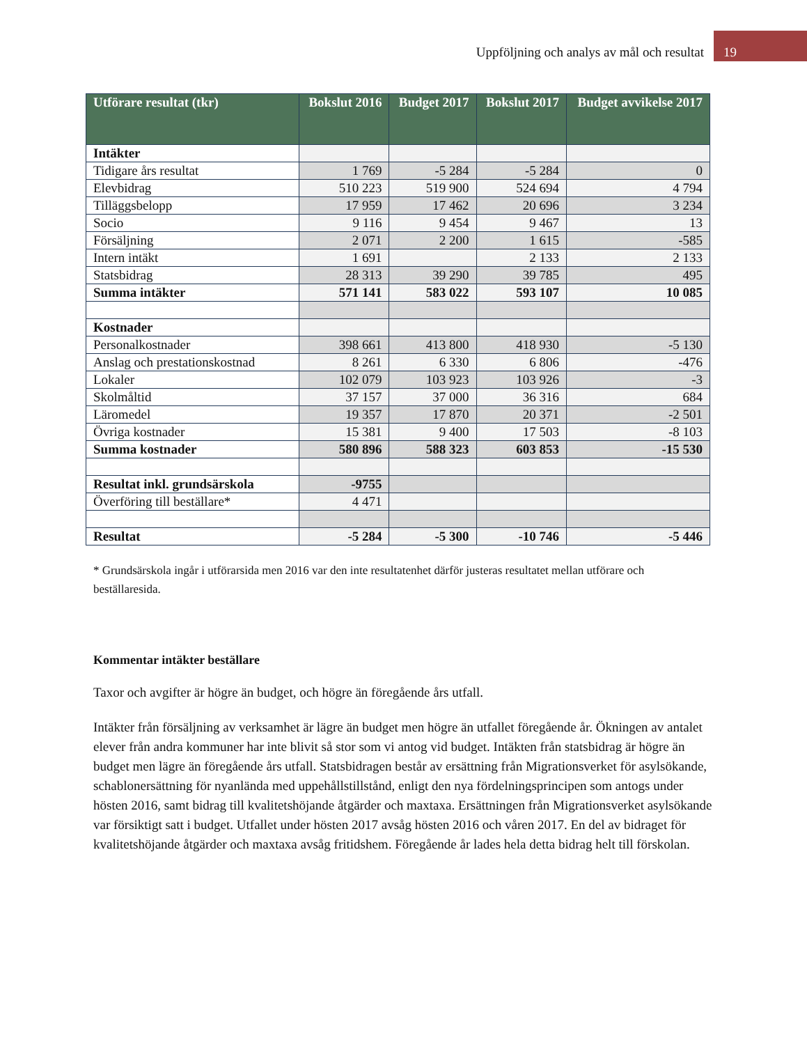Uppföljning och analys av mål och resultat 19
| Utförare resultat (tkr) | Bokslut 2016 | Budget 2017 | Bokslut 2017 | Budget avvikelse 2017 |
| --- | --- | --- | --- | --- |
| Intäkter | | | | |
| Tidigare års resultat | 1 769 | -5 284 | -5 284 | 0 |
| Elevbidrag | 510 223 | 519 900 | 524 694 | 4 794 |
| Tilläggsbelopp | 17 959 | 17 462 | 20 696 | 3 234 |
| Socio | 9 116 | 9 454 | 9 467 | 13 |
| Försäljning | 2 071 | 2 200 | 1 615 | -585 |
| Intern intäkt | 1 691 | | 2 133 | 2 133 |
| Statsbidrag | 28 313 | 39 290 | 39 785 | 495 |
| Summa intäkter | 571 141 | 583 022 | 593 107 | 10 085 |
| Kostnader | | | | |
| Personalkostnader | 398 661 | 413 800 | 418 930 | -5 130 |
| Anslag och prestationskostnad | 8 261 | 6 330 | 6 806 | -476 |
| Lokaler | 102 079 | 103 923 | 103 926 | -3 |
| Skolmåltid | 37 157 | 37 000 | 36 316 | 684 |
| Läromedel | 19 357 | 17 870 | 20 371 | -2 501 |
| Övriga kostnader | 15 381 | 9 400 | 17 503 | -8 103 |
| Summa kostnader | 580 896 | 588 323 | 603 853 | -15 530 |
| Resultat inkl. grundsärskola | -9755 | | | |
| Överföring till beställare* | 4 471 | | | |
| Resultat | -5 284 | -5 300 | -10 746 | -5 446 |
* Grundsärskola ingår i utförarsida men 2016 var den inte resultatenhet därför justeras resultatet mellan utförare och beställaresida.
Kommentar intäkter beställare
Taxor och avgifter är högre än budget, och högre än föregående års utfall.
Intäkter från försäljning av verksamhet är lägre än budget men högre än utfallet föregående år. Ökningen av antalet elever från andra kommuner har inte blivit så stor som vi antog vid budget. Intäkten från statsbidrag är högre än budget men lägre än föregående års utfall. Statsbidragen består av ersättning från Migrationsverket för asylsökande, schablonersättning för nyanlända med uppehållstillstånd, enligt den nya fördelningsprincipen som antogs under hösten 2016, samt bidrag till kvalitetshöjande åtgärder och maxtaxa. Ersättningen från Migrationsverket asylsökande var försiktigt satt i budget. Utfallet under hösten 2017 avsåg hösten 2016 och våren 2017. En del av bidraget för kvalitetshöjande åtgärder och maxtaxa avsåg fritidshem. Föregående år lades hela detta bidrag helt till förskolan.